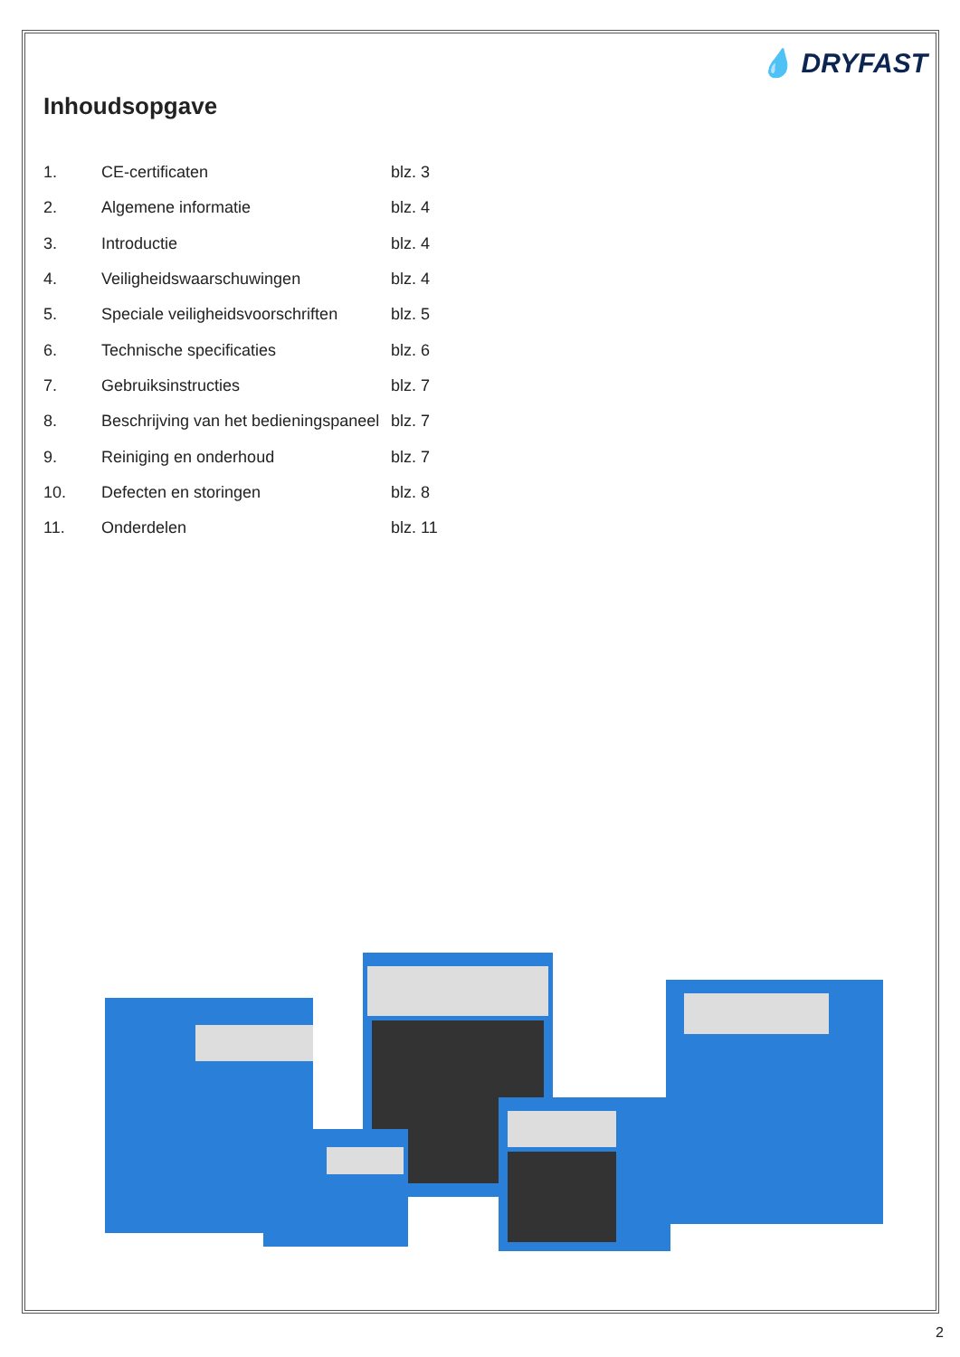💧 DRYFAST
Inhoudsopgave
| 1. | CE-certificaten | blz. 3 |
| 2. | Algemene informatie | blz. 4 |
| 3. | Introductie | blz. 4 |
| 4. | Veiligheidswaarschuwingen | blz. 4 |
| 5. | Speciale veiligheidsvoorschriften | blz. 5 |
| 6. | Technische specificaties | blz. 6 |
| 7. | Gebruiksinstructies | blz. 7 |
| 8. | Beschrijving van het bedieningspaneel | blz. 7 |
| 9. | Reiniging en onderhoud | blz. 7 |
| 10. | Defecten en storingen | blz. 8 |
| 11. | Onderdelen | blz. 11 |
2